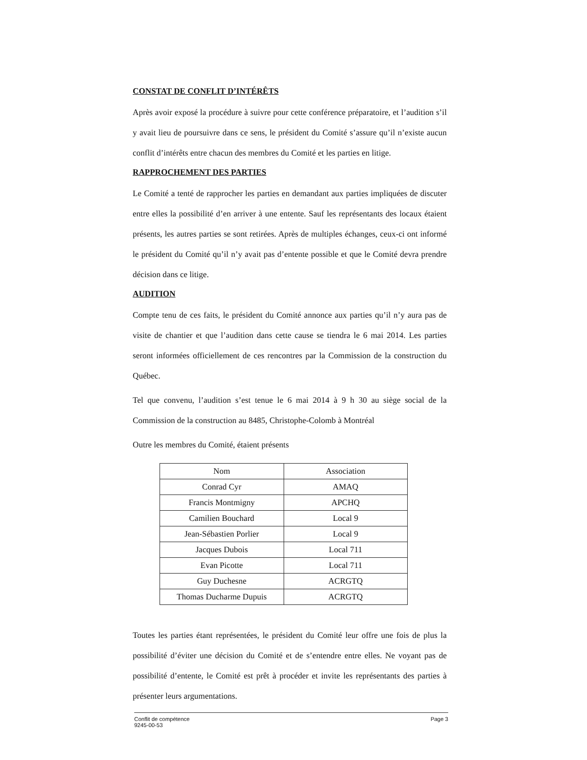CONSTAT DE CONFLIT D’INTÉRÊTS
Après avoir exposé la procédure à suivre pour cette conférence préparatoire, et l’audition s’il y avait lieu de poursuivre dans ce sens, le président du Comité s’assure qu’il n’existe aucun conflit d’intérêts entre chacun des membres du Comité et les parties en litige.
RAPPROCHEMENT DES PARTIES
Le Comité a tenté de rapprocher les parties en demandant aux parties impliquées de discuter entre elles la possibilité d’en arriver à une entente. Sauf les représentants des locaux étaient présents, les autres parties se sont retirées. Après de multiples échanges, ceux-ci ont informé le président du Comité qu’il n’y avait pas d’entente possible et que le Comité devra prendre décision dans ce litige.
AUDITION
Compte tenu de ces faits, le président du Comité annonce aux parties qu’il n’y aura pas de visite de chantier et que l’audition dans cette cause se tiendra le 6 mai 2014. Les parties seront informées officiellement de ces rencontres par la Commission de la construction du Québec.
Tel que convenu, l’audition s’est tenue le 6 mai 2014 à 9 h 30 au siège social de la Commission de la construction au 8485, Christophe-Colomb à Montréal
Outre les membres du Comité, étaient présents
| Nom | Association |
| --- | --- |
| Conrad Cyr | AMAQ |
| Francis Montmigny | APCHQ |
| Camilien Bouchard | Local 9 |
| Jean-Sébastien Porlier | Local 9 |
| Jacques Dubois | Local 711 |
| Evan Picotte | Local 711 |
| Guy Duchesne | ACRGTQ |
| Thomas Ducharme Dupuis | ACRGTQ |
Toutes les parties étant représentées, le président du Comité leur offre une fois de plus la possibilité d’éviter une décision du Comité et de s’entendre entre elles. Ne voyant pas de possibilité d’entente, le Comité est prêt à procéder et invite les représentants des parties à présenter leurs argumentations.
Conflit de compétence
9245-00-53
Page 3